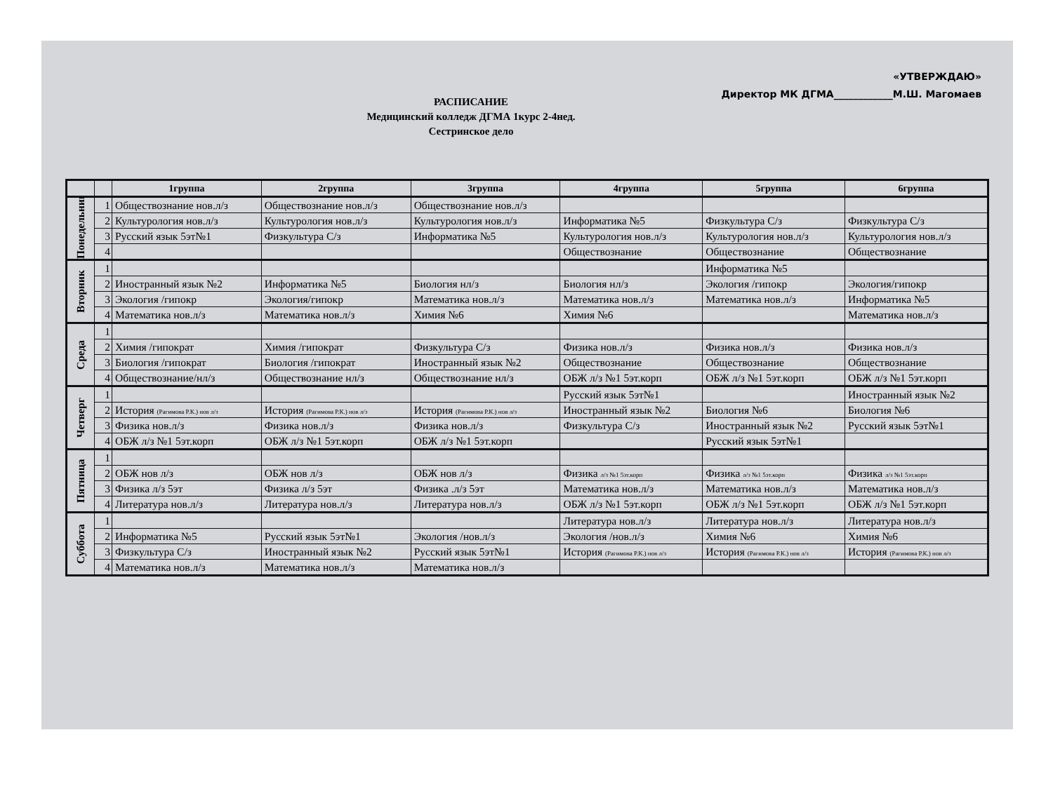«УТВЕРЖДАЮ»
Директор МК ДГМА____________М.Ш. Магомаев
РАСПИСАНИЕ
Медицинский колледж ДГМА 1курс 2-4нед.
Сестринское дело
| | | 1группа | 2группа | 3группа | 4группа | 5группа | 6группа |
| --- | --- | --- | --- | --- | --- | --- | --- |
| Понедельник | 1 | Обществознание нов.л/з | Обществознание нов.л/з | Обществознание нов.л/з | | | |
| | 2 | Культурология нов.л/з | Культурология нов.л/з | Культурология нов.л/з | Информатика №5 | Физкультура С/з | Физкультура С/з |
| | 3 | Русский язык 5эт№1 | Физкультура С/з | Информатика №5 | Культурология нов.л/з | Культурология нов.л/з | Культурология нов.л/з |
| | 4 | | | | Обществознание | Обществознание | Обществознание |
| Вторник | 1 | | | | | Информатика №5 | |
| | 2 | Иностранный язык №2 | Информатика №5 | Биология нл/з | Биология нл/з | Экология /гипокр | Экология/гипокр |
| | 3 | Экология /гипокр | Экология/гипокр | Математика нов.л/з | Математика нов.л/з | Математика нов.л/з | Информатика №5 |
| | 4 | Математика нов.л/з | Математика нов.л/з | Химия №6 | Химия №6 | | Математика нов.л/з |
| Среда | 1 | | | | | | |
| | 2 | Химия /гипократ | Химия /гипократ | Физкультура С/з | Физика нов.л/з | Физика нов.л/з | Физика нов.л/з |
| | 3 | Биология /гипократ | Биология /гипократ | Иностранный язык №2 | Обществознание | Обществознание | Обществознание |
| | 4 | Обществознание/нл/з | Обществознание нл/з | Обществознание нл/з | ОБЖ л/з №1 5эт.корп | ОБЖ л/з №1 5эт.корп | ОБЖ л/з №1 5эт.корп |
| Четверг | 1 | | | | Русский язык 5эт№1 | | Иностранный язык №2 |
| | 2 | История (Рагимова Р.К.) нов л/з | История (Рагимова Р.К.) нов л/з | История (Рагимова Р.К.) нов л/з | Иностранный язык №2 | Биология №6 | Биология №6 |
| | 3 | Физика нов.л/з | Физика нов.л/з | Физика нов.л/з | Физкультура С/з | Иностранный язык №2 | Русский язык 5эт№1 |
| | 4 | ОБЖ л/з №1 5эт.корп | ОБЖ л/з №1 5эт.корп | ОБЖ л/з №1 5эт.корп | | Русский язык 5эт№1 | |
| Пятница | 1 | | | | | | |
| | 2 | ОБЖ нов л/з | ОБЖ нов л/з | ОБЖ нов л/з | Физика л/з №1 5эт.корп | Физика л/з №1 5эт.корп | Физика л/з №1 5эт.корп |
| | 3 | Физика л/з 5эт | Физика л/з 5эт | Физика .л/з 5эт | Математика нов.л/з | Математика нов.л/з | Математика нов.л/з |
| | 4 | Литература нов.л/з | Литература нов.л/з | Литература нов.л/з | ОБЖ л/з №1 5эт.корп | ОБЖ л/з №1 5эт.корп | ОБЖ л/з №1 5эт.корп |
| Суббота | 1 | | | | Литература нов.л/з | Литература нов.л/з | Литература нов.л/з |
| | 2 | Информатика №5 | Русский язык 5эт№1 | Экология /нов.л/з | Экология /нов.л/з | Химия №6 | Химия №6 |
| | 3 | Физкультура С/з | Иностранный язык №2 | Русский язык 5эт№1 | История (Рагимова Р.К.) нов л/з | История (Рагимова Р.К.) нов л/з | История (Рагимова Р.К.) нов л/з |
| | 4 | Математика нов.л/з | Математика нов.л/з | Математика нов.л/з | | | |